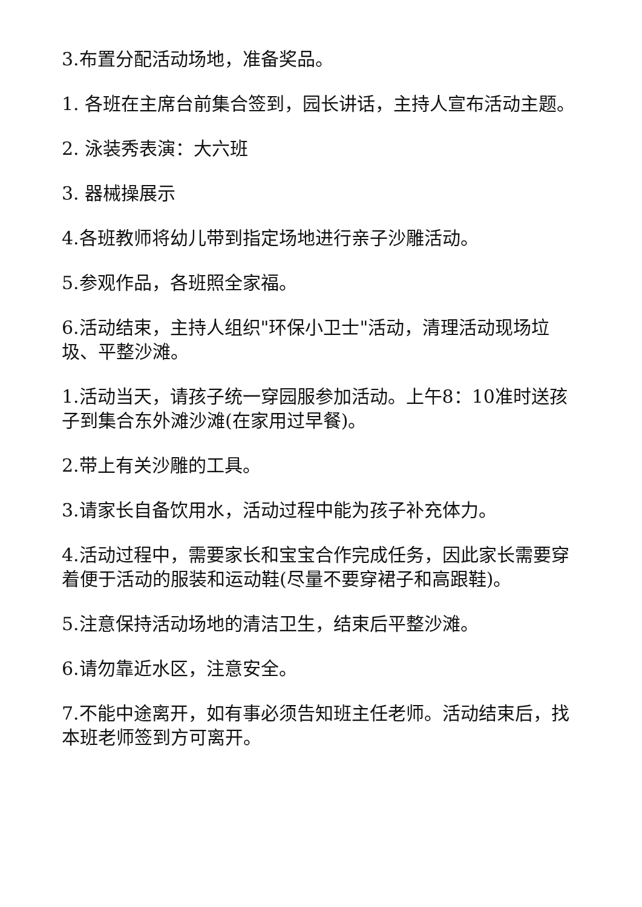3.布置分配活动场地，准备奖品。
1. 各班在主席台前集合签到，园长讲话，主持人宣布活动主题。
2. 泳装秀表演：大六班
3. 器械操展示
4.各班教师将幼儿带到指定场地进行亲子沙雕活动。
5.参观作品，各班照全家福。
6.活动结束，主持人组织"环保小卫士"活动，清理活动现场垃圾、平整沙滩。
1.活动当天，请孩子统一穿园服参加活动。上午8：10准时送孩子到集合东外滩沙滩(在家用过早餐)。
2.带上有关沙雕的工具。
3.请家长自备饮用水，活动过程中能为孩子补充体力。
4.活动过程中，需要家长和宝宝合作完成任务，因此家长需要穿着便于活动的服装和运动鞋(尽量不要穿裙子和高跟鞋)。
5.注意保持活动场地的清洁卫生，结束后平整沙滩。
6.请勿靠近水区，注意安全。
7.不能中途离开，如有事必须告知班主任老师。活动结束后，找本班老师签到方可离开。